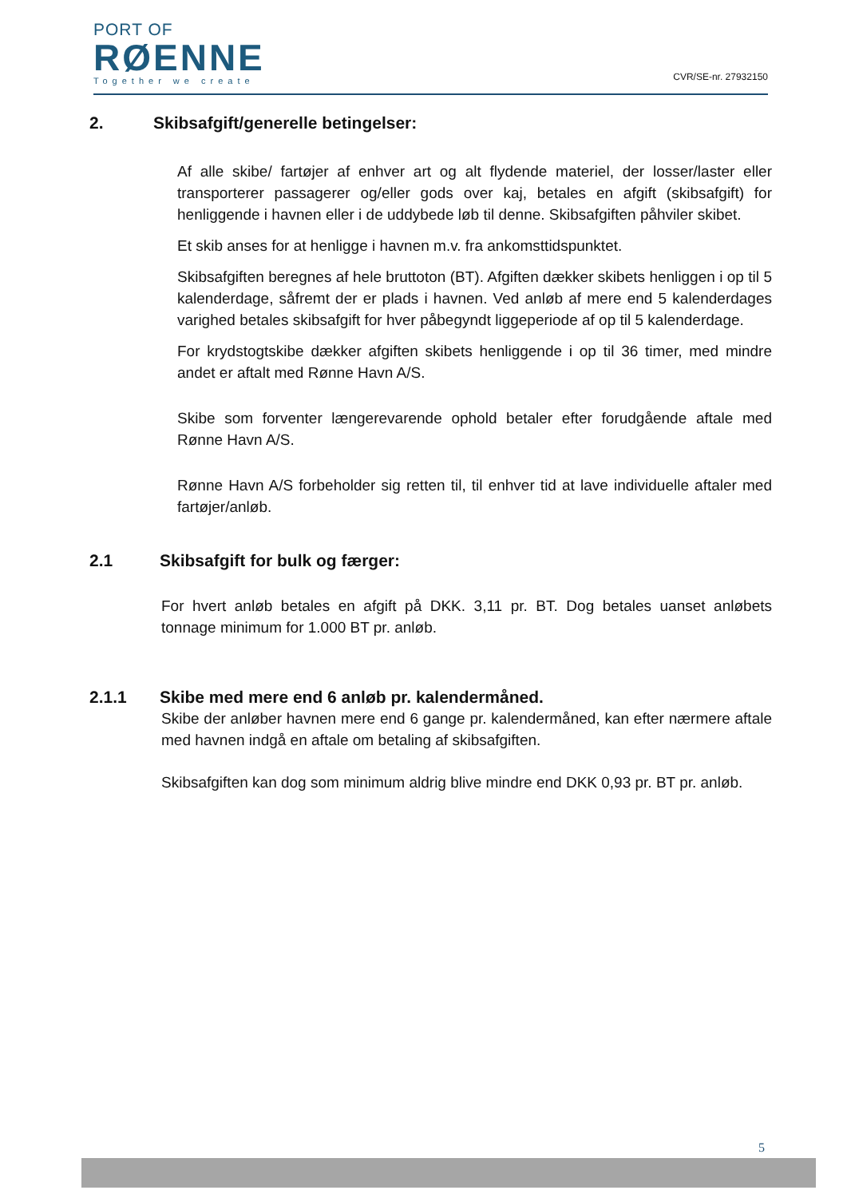PORT OF
RØENNE
Together we create
CVR/SE-nr. 27932150
2. Skibsafgift/generelle betingelser:
Af alle skibe/ fartøjer af enhver art og alt flydende materiel, der losser/laster eller transporterer passagerer og/eller gods over kaj, betales en afgift (skibsafgift) for henliggende i havnen eller i de uddybede løb til denne. Skibsafgiften påhviler skibet.
Et skib anses for at henligge i havnen m.v. fra ankomsttidspunktet.
Skibsafgiften beregnes af hele bruttoton (BT). Afgiften dækker skibets henliggen i op til 5 kalenderdage, såfremt der er plads i havnen. Ved anløb af mere end 5 kalenderdages varighed betales skibsafgift for hver påbegyndt liggeperiode af op til 5 kalenderdage.
For krydstogtskibe dækker afgiften skibets henliggende i op til 36 timer, med mindre andet er aftalt med Rønne Havn A/S.
Skibe som forventer længerevarende ophold betaler efter forudgående aftale med Rønne Havn A/S.
Rønne Havn A/S forbeholder sig retten til, til enhver tid at lave individuelle aftaler med fartøjer/anløb.
2.1 Skibsafgift for bulk og færger:
For hvert anløb betales en afgift på DKK. 3,11 pr. BT. Dog betales uanset anløbets tonnage minimum for 1.000 BT pr. anløb.
2.1.1 Skibe med mere end 6 anløb pr. kalendermåned.
Skibe der anløber havnen mere end 6 gange pr. kalendermåned, kan efter nærmere aftale med havnen indgå en aftale om betaling af skibsafgiften.
Skibsafgiften kan dog som minimum aldrig blive mindre end DKK 0,93 pr. BT pr. anløb.
5